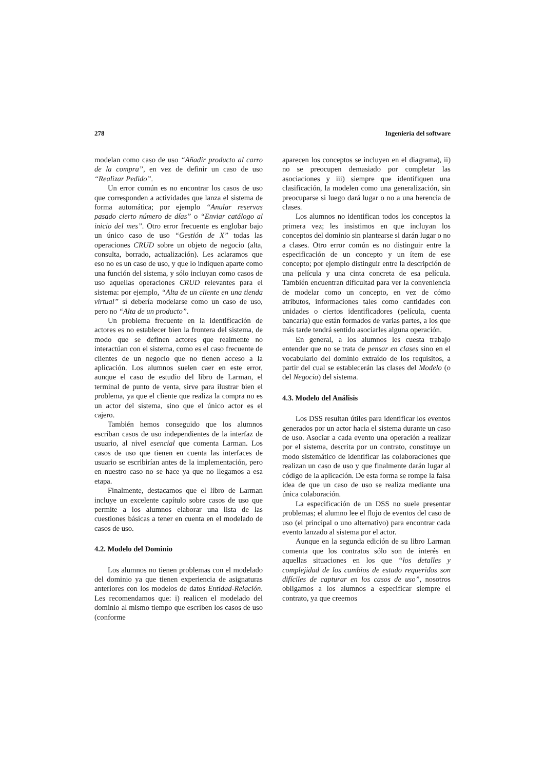278 Ingeniería del software
modelan como caso de uso “Añadir producto al carro de la compra”, en vez de definir un caso de uso “Realizar Pedido”.
Un error común es no encontrar los casos de uso que corresponden a actividades que lanza el sistema de forma automática; por ejemplo “Anular reservas pasado cierto número de días” o “Enviar catálogo al inicio del mes”. Otro error frecuente es englobar bajo un único caso de uso “Gestión de X” todas las operaciones CRUD sobre un objeto de negocio (alta, consulta, borrado, actualización). Les aclaramos que eso no es un caso de uso, y que lo indiquen aparte como una función del sistema, y sólo incluyan como casos de uso aquellas operaciones CRUD relevantes para el sistema: por ejemplo, “Alta de un cliente en una tienda virtual” sí debería modelarse como un caso de uso, pero no “Alta de un producto”.
Un problema frecuente en la identificación de actores es no establecer bien la frontera del sistema, de modo que se definen actores que realmente no interactúan con el sistema, como es el caso frecuente de clientes de un negocio que no tienen acceso a la aplicación. Los alumnos suelen caer en este error, aunque el caso de estudio del libro de Larman, el terminal de punto de venta, sirve para ilustrar bien el problema, ya que el cliente que realiza la compra no es un actor del sistema, sino que el único actor es el cajero.
También hemos conseguido que los alumnos escriban casos de uso independientes de la interfaz de usuario, al nivel esencial que comenta Larman. Los casos de uso que tienen en cuenta las interfaces de usuario se escribirían antes de la implementación, pero en nuestro caso no se hace ya que no llegamos a esa etapa.
Finalmente, destacamos que el libro de Larman incluye un excelente capítulo sobre casos de uso que permite a los alumnos elaborar una lista de las cuestiones básicas a tener en cuenta en el modelado de casos de uso.
4.2. Modelo del Dominio
Los alumnos no tienen problemas con el modelado del dominio ya que tienen experiencia de asignaturas anteriores con los modelos de datos Entidad-Relación. Les recomendamos que: i) realicen el modelado del dominio al mismo tiempo que escriben los casos de uso (conforme
aparecen los conceptos se incluyen en el diagrama), ii) no se preocupen demasiado por completar las asociaciones y iii) siempre que identifiquen una clasificación, la modelen como una generalización, sin preocuparse si luego dará lugar o no a una herencia de clases.
Los alumnos no identifican todos los conceptos la primera vez; les insistimos en que incluyan los conceptos del dominio sin plantearse si darán lugar o no a clases. Otro error común es no distinguir entre la especificación de un concepto y un ítem de ese concepto; por ejemplo distinguir entre la descripción de una película y una cinta concreta de esa película. También encuentran dificultad para ver la conveniencia de modelar como un concepto, en vez de cómo atributos, informaciones tales como cantidades con unidades o ciertos identificadores (película, cuenta bancaria) que están formados de varias partes, a los que más tarde tendrá sentido asociarles alguna operación.
En general, a los alumnos les cuesta trabajo entender que no se trata de pensar en clases sino en el vocabulario del dominio extraído de los requisitos, a partir del cual se establecerán las clases del Modelo (o del Negocio) del sistema.
4.3. Modelo del Análisis
Los DSS resultan útiles para identificar los eventos generados por un actor hacia el sistema durante un caso de uso. Asociar a cada evento una operación a realizar por el sistema, descrita por un contrato, constituye un modo sistemático de identificar las colaboraciones que realizan un caso de uso y que finalmente darán lugar al código de la aplicación. De esta forma se rompe la falsa idea de que un caso de uso se realiza mediante una única colaboración.
La especificación de un DSS no suele presentar problemas; el alumno lee el flujo de eventos del caso de uso (el principal o uno alternativo) para encontrar cada evento lanzado al sistema por el actor.
Aunque en la segunda edición de su libro Larman comenta que los contratos sólo son de interés en aquellas situaciones en los que “los detalles y complejidad de los cambios de estado requeridos son difíciles de capturar en los casos de uso”, nosotros obligamos a los alumnos a especificar siempre el contrato, ya que creemos